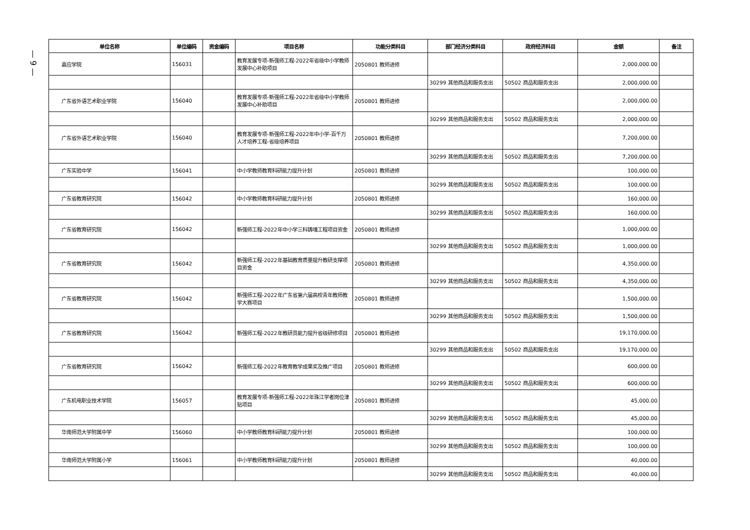— 9 —
| 单位名称 | 单位编码 | 资金编码 | 项目名称 | 功能分类科目 | 部门经济分类科目 | 政府经济科目 | 金额 | 备注 |
| --- | --- | --- | --- | --- | --- | --- | --- | --- |
| 嘉应学院 | 156031 | | 教育发展专项-新强师工程-2022年省级中小学教师发展中心补助项目 | 2050801 教师进修 | | | 2,000,000.00 | |
| | | | | | 30299 其他商品和服务支出 | 50502 商品和服务支出 | 2,000,000.00 | |
| 广东省外语艺术职业学院 | 156040 | | 教育发展专项-新强师工程-2022年省级中小学教师发展中心补助项目 | 2050801 教师进修 | | | 2,000,000.00 | |
| | | | | | 30299 其他商品和服务支出 | 50502 商品和服务支出 | 2,000,000.00 | |
| 广东省外语艺术职业学院 | 156040 | | 教育发展专项-新强师工程-2022年中小学-百千万人才培养工程-省级培养项目 | 2050801 教师进修 | | | 7,200,000.00 | |
| | | | | | 30299 其他商品和服务支出 | 50502 商品和服务支出 | 7,200,000.00 | |
| 广东实验中学 | 156041 | | 中小学教师教育科研能力提升计划 | 2050801 教师进修 | | | 100,000.00 | |
| | | | | | 30299 其他商品和服务支出 | 50502 商品和服务支出 | 100,000.00 | |
| 广东省教育研究院 | 156042 | | 中小学教师教育科研能力提升计划 | 2050801 教师进修 | | | 160,000.00 | |
| | | | | | 30299 其他商品和服务支出 | 50502 商品和服务支出 | 160,000.00 | |
| 广东省教育研究院 | 156042 | | 新强师工程-2022年中小学三科铸魂工程项目资金 | 2050801 教师进修 | | | 1,000,000.00 | |
| | | | | | 30299 其他商品和服务支出 | 50502 商品和服务支出 | 1,000,000.00 | |
| 广东省教育研究院 | 156042 | | 新强师工程-2022年基础教育质量提升教研支撑项目资金 | 2050801 教师进修 | | | 4,350,000.00 | |
| | | | | | 30299 其他商品和服务支出 | 50502 商品和服务支出 | 4,350,000.00 | |
| 广东省教育研究院 | 156042 | | 新强师工程-2022年广东省第六届高校青年教师教学大赛项目 | 2050801 教师进修 | | | 1,500,000.00 | |
| | | | | | 30299 其他商品和服务支出 | 50502 商品和服务支出 | 1,500,000.00 | |
| 广东省教育研究院 | 156042 | | 新强师工程-2022年教研员能力提升省级研修项目 | 2050801 教师进修 | | | 19,170,000.00 | |
| | | | | | 30299 其他商品和服务支出 | 50502 商品和服务支出 | 19,170,000.00 | |
| 广东省教育研究院 | 156042 | | 新强师工程-2022年教育教学成果奖及推广项目 | 2050801 教师进修 | | | 600,000.00 | |
| | | | | | 30299 其他商品和服务支出 | 50502 商品和服务支出 | 600,000.00 | |
| 广东机电职业技术学院 | 156057 | | 教育发展专项-新强师工程-2022年珠江学者岗位津贴项目 | 2050801 教师进修 | | | 45,000.00 | |
| | | | | | 30299 其他商品和服务支出 | 50502 商品和服务支出 | 45,000.00 | |
| 华南师范大学附属中学 | 156060 | | 中小学教师教育科研能力提升计划 | 2050801 教师进修 | | | 100,000.00 | |
| | | | | | 30299 其他商品和服务支出 | 50502 商品和服务支出 | 100,000.00 | |
| 华南师范大学附属小学 | 156061 | | 中小学教师教育科研能力提升计划 | 2050801 教师进修 | | | 40,000.00 | |
| | | | | | 30299 其他商品和服务支出 | 50502 商品和服务支出 | 40,000.00 | |